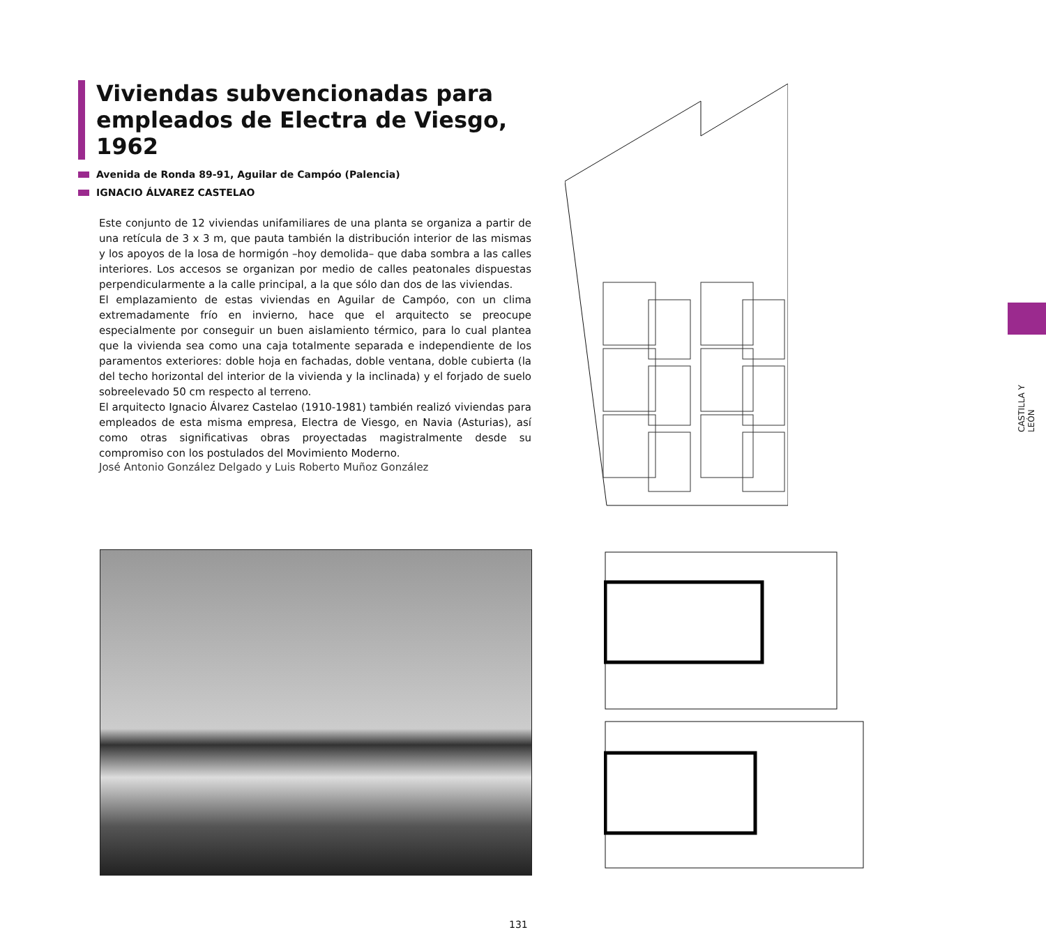Viviendas subvencionadas para empleados de Electra de Viesgo, 1962
Avenida de Ronda 89-91, Aguilar de Campóo (Palencia)
IGNACIO ÁLVAREZ CASTELAO
Este conjunto de 12 viviendas unifamiliares de una planta se organiza a partir de una retícula de 3 x 3 m, que pauta también la distribución interior de las mismas y los apoyos de la losa de hormigón –hoy demolida– que daba sombra a las calles interiores. Los accesos se organizan por medio de calles peatonales dispuestas perpendicularmente a la calle principal, a la que sólo dan dos de las viviendas.
El emplazamiento de estas viviendas en Aguilar de Campóo, con un clima extremadamente frío en invierno, hace que el arquitecto se preocupe especialmente por conseguir un buen aislamiento térmico, para lo cual plantea que la vivienda sea como una caja totalmente separada e independiente de los paramentos exteriores: doble hoja en fachadas, doble ventana, doble cubierta (la del techo horizontal del interior de la vivienda y la inclinada) y el forjado de suelo sobreelevado 50 cm respecto al terreno.
El arquitecto Ignacio Álvarez Castelao (1910-1981) también realizó viviendas para empleados de esta misma empresa, Electra de Viesgo, en Navia (Asturias), así como otras significativas obras proyectadas magistralmente desde su compromiso con los postulados del Movimiento Moderno.
José Antonio González Delgado y Luis Roberto Muñoz González
CASTILLA Y LEÓN
131